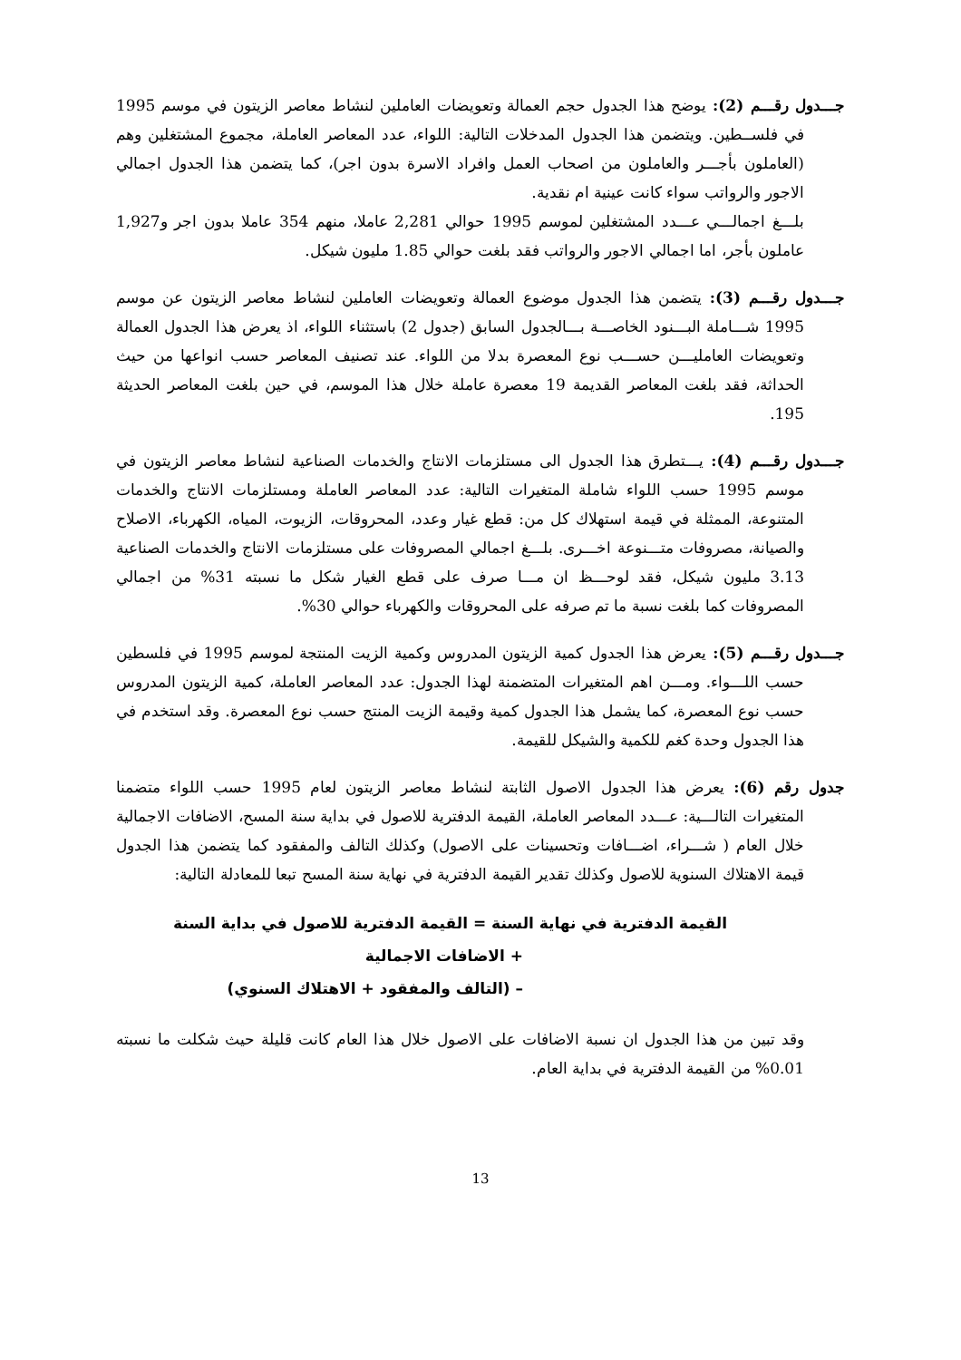جـــدول رقـــم (2): يوضح هذا الجدول حجم العمالة وتعويضات العاملين لنشاط معاصر الزيتون في موسم 1995 في فلســطين. ويتضمن هذا الجدول المدخلات التالية: اللواء، عدد المعاصر العاملة، مجموع المشتغلين وهم (العاملون بأجـــر والعاملون من اصحاب العمل وافراد الاسرة بدون اجر)، كما يتضمن هذا الجدول اجمالي الاجور والرواتب سواء كانت عينية ام نقدية.
بلـــغ اجمالـــي عـــدد المشتغلين لموسم 1995 حوالي 2,281 عاملا، منهم 354 عاملا بدون اجر و1,927 عاملون بأجر، اما اجمالي الاجور والرواتب فقد بلغت حوالي 1.85 مليون شيكل.
جـــدول رقـــم (3): يتضمن هذا الجدول موضوع العمالة وتعويضات العاملين لنشاط معاصر الزيتون عن موسم 1995 شـــاملة البـــنود الخاصـــة بـــالجدول السابق (جدول 2) باستثناء اللواء، اذ يعرض هذا الجدول العمالة وتعويضات العامليـــن حســـب نوع المعصرة بدلا من اللواء. عند تصنيف المعاصر حسب انواعها من حيث الحداثة، فقد بلغت المعاصر القديمة 19 معصرة عاملة خلال هذا الموسم، في حين بلغت المعاصر الحديثة 195.
جـــدول رقـــم (4): يـــتطرق هذا الجدول الى مستلزمات الانتاج والخدمات الصناعية لنشاط معاصر الزيتون في موسم 1995 حسب اللواء شاملة المتغيرات التالية: عدد المعاصر العاملة ومستلزمات الانتاج والخدمات المتنوعة، الممثلة في قيمة استهلاك كل من: قطع غيار وعدد، المحروقات، الزيوت، المياه، الكهرباء، الاصلاح والصيانة، مصروفات متـــنوعة اخـــرى. بلـــغ اجمالي المصروفات على مستلزمات الانتاج والخدمات الصناعية 3.13 مليون شيكل، فقد لوحـــظ ان مـــا صرف على قطع الغيار شكل ما نسبته 31% من اجمالي المصروفات كما بلغت نسبة ما تم صرفه على المحروقات والكهرباء حوالي 30%.
جـــدول رقـــم (5): يعرض هذا الجدول كمية الزيتون المدروس وكمية الزيت المنتجة لموسم 1995 في فلسطين حسب اللـــواء. ومـــن اهم المتغيرات المتضمنة لهذا الجدول: عدد المعاصر العاملة، كمية الزيتون المدروس حسب نوع المعصرة، كما يشمل هذا الجدول كمية وقيمة الزيت المنتج حسب نوع المعصرة. وقد استخدم في هذا الجدول وحدة كغم للكمية والشيكل للقيمة.
جدول رقم (6): يعرض هذا الجدول الاصول الثابتة لنشاط معاصر الزيتون لعام 1995 حسب اللواء متضمنا المتغيرات التالـــية: عـــدد المعاصر العاملة، القيمة الدفترية للاصول في بداية سنة المسح، الاضافات الاجمالية خلال العام ( شـــراء، اضـــافات وتحسينات على الاصول) وكذلك التالف والمفقود كما يتضمن هذا الجدول قيمة الاهتلاك السنوية للاصول وكذلك تقدير القيمة الدفترية في نهاية سنة المسح تبعا للمعادلة التالية:
القيمة الدفترية في نهاية السنة = القيمة الدفترية للاصول في بداية السنة
+ الاضافات الاجمالية
– (التالف والمفقود + الاهتلاك السنوي)
وقد تبين من هذا الجدول ان نسبة الاضافات على الاصول خلال هذا العام كانت قليلة حيث شكلت ما نسبته 0.01% من القيمة الدفترية في بداية العام.
13